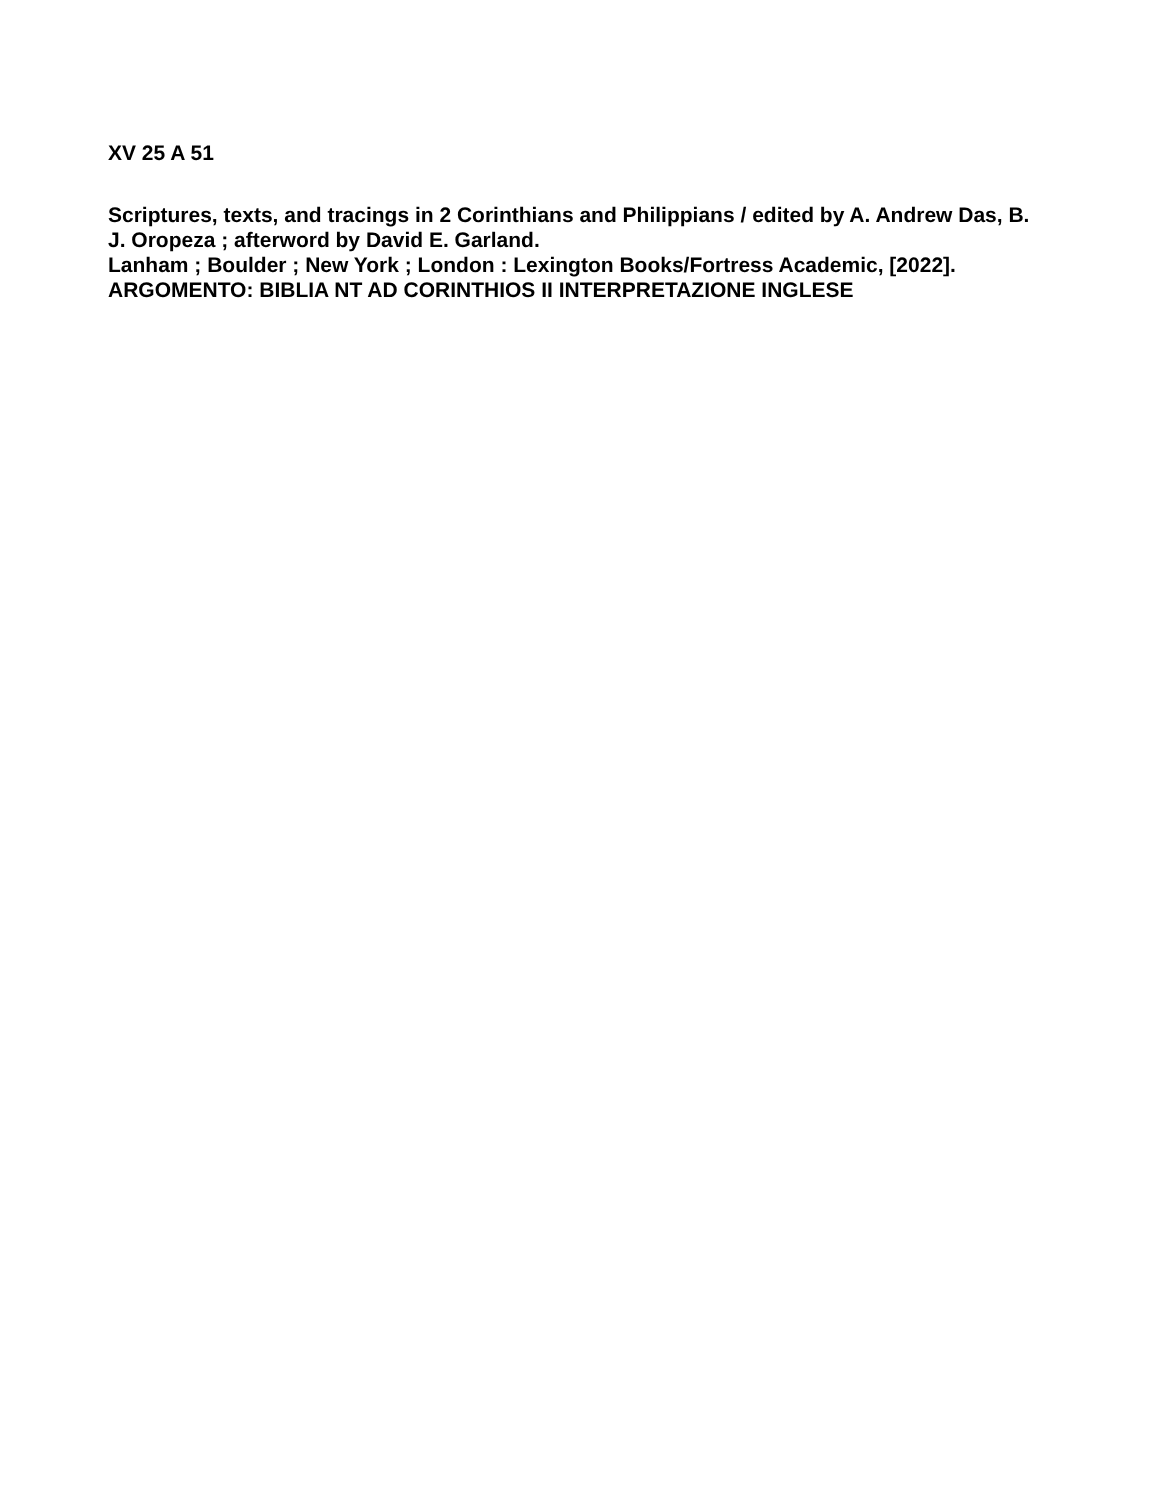XV 25 A 51
Scriptures, texts, and tracings in 2 Corinthians and Philippians / edited by A. Andrew Das, B. J. Oropeza ; afterword by David E. Garland.
Lanham ; Boulder ; New York ; London : Lexington Books/Fortress Academic, [2022].
ARGOMENTO: BIBLIA NT AD CORINTHIOS II INTERPRETAZIONE INGLESE